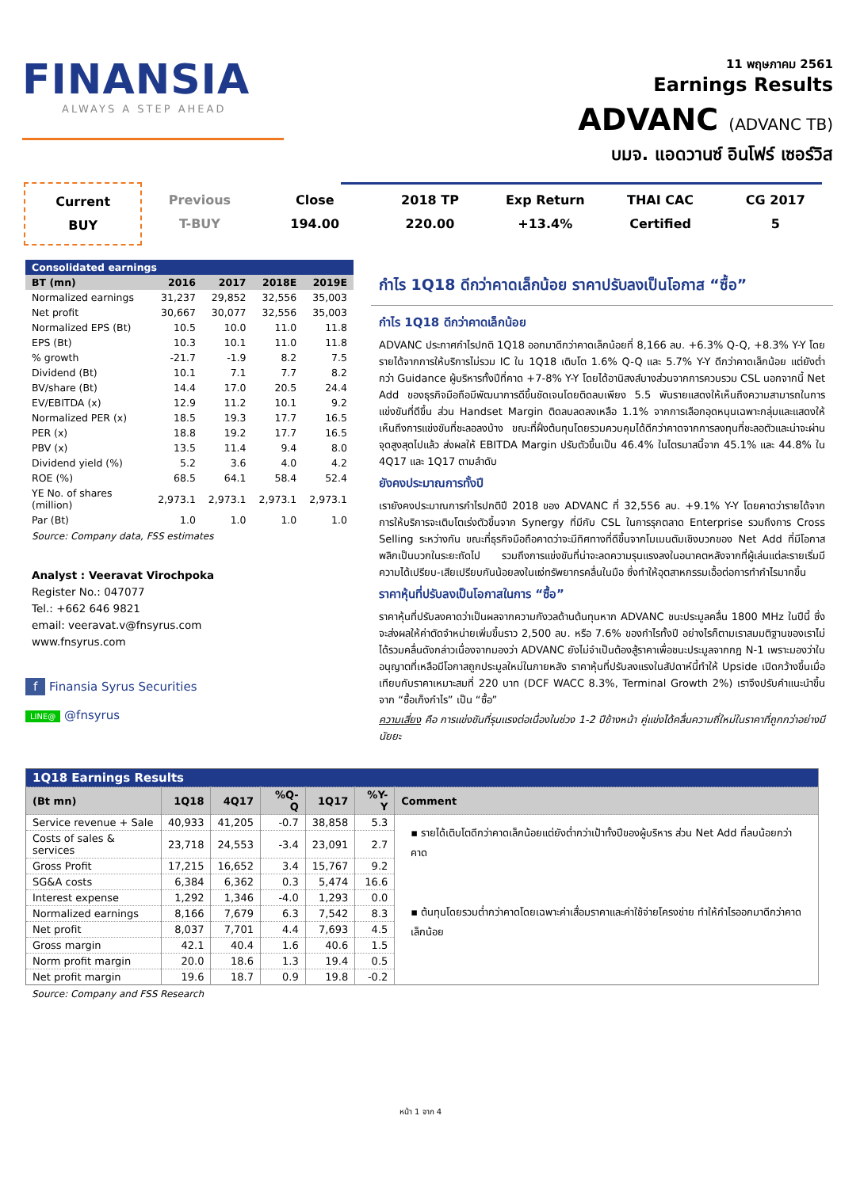FINANSIA
ALWAYS A STEP AHEAD
11 พฤษภาคม 2561
Earnings Results
ADVANC (ADVANC TB)
บมจ. แอดวานซ์ อินโฟร์ เซอร์วิส
Current
BUY
Previous
T-BUY
Close
194.00
2018 TP
220.00
Exp Return
+13.4%
THAI CAC
Certified
CG 2017
5
| Consolidated earnings | | | | |
| --- | --- | --- | --- | --- |
| BT (mn) | 2016 | 2017 | 2018E | 2019E |
| Normalized earnings | 31,237 | 29,852 | 32,556 | 35,003 |
| Net profit | 30,667 | 30,077 | 32,556 | 35,003 |
| Normalized EPS (Bt) | 10.5 | 10.0 | 11.0 | 11.8 |
| EPS (Bt) | 10.3 | 10.1 | 11.0 | 11.8 |
| % growth | -21.7 | -1.9 | 8.2 | 7.5 |
| Dividend (Bt) | 10.1 | 7.1 | 7.7 | 8.2 |
| BV/share (Bt) | 14.4 | 17.0 | 20.5 | 24.4 |
| EV/EBITDA (x) | 12.9 | 11.2 | 10.1 | 9.2 |
| Normalized PER (x) | 18.5 | 19.3 | 17.7 | 16.5 |
| PER (x) | 18.8 | 19.2 | 17.7 | 16.5 |
| PBV (x) | 13.5 | 11.4 | 9.4 | 8.0 |
| Dividend yield (%) | 5.2 | 3.6 | 4.0 | 4.2 |
| ROE (%) | 68.5 | 64.1 | 58.4 | 52.4 |
| YE No. of shares (million) | 2,973.1 | 2,973.1 | 2,973.1 | 2,973.1 |
| Par (Bt) | 1.0 | 1.0 | 1.0 | 1.0 |
Source: Company data, FSS estimates
Analyst : Veeravat Virochpoka
Register No.: 047077
Tel.: +662 646 9821
email: veeravat.v@fnsyrus.com
www.fnsyrus.com
f Finansia Syrus Securities
LINE@ @fnsyrus
กำไร 1Q18 ดีกว่าคาดเล็กน้อย ราคาปรับลงเป็นโอกาส “ซื้อ”
กำไร 1Q18 ดีกว่าคาดเล็กน้อย
ADVANC ประกาศกำไรปกติ 1Q18 ออกมาดีกว่าคาดเล็กน้อยที่ 8,166 ลบ. +6.3% Q-Q, +8.3% Y-Y โดยรายได้จากการให้บริการไม่รวม IC ใน 1Q18 เติบโต 1.6% Q-Q และ 5.7% Y-Y ดีกว่าคาดเล็กน้อย แต่ยังต่ำกว่า Guidance ผู้บริหารทั้งปีที่คาด +7-8% Y-Y โดยได้อานิสงส์บางส่วนจากการควบรวม CSL นอกจากนี้ Net Add ของธุรกิจมือถือมีพัฒนาการดีขึ้นชัดเจนโดยติดลบเพียง 5.5 พันรายแสดงให้เห็นถึงความสามารถในการแข่งขันที่ดีขึ้น ส่วน Handset Margin ติดลบลดลงเหลือ 1.1% จากการเลือกอุดหนุนเฉพาะกลุ่มและแสดงให้เห็นถึงการแข่งขันที่ชะลอลงบ้าง ขณะที่ฝั่งต้นทุนโดยรวมควบคุมได้ดีกว่าคาดจากการลงทุนที่ชะลอตัวและน่าจะผ่านจุดสูงสุดไปแล้ว ส่งผลให้ EBITDA Margin ปรับตัวขึ้นเป็น 46.4% ในไตรมาสนี้จาก 45.1% และ 44.8% ใน 4Q17 และ 1Q17 ตามลำดับ
ยังคงประมาณการทั้งปี
เรายังคงประมาณการกำไรปกติปี 2018 ของ ADVANC ที่ 32,556 ลบ. +9.1% Y-Y โดยคาดว่ารายได้จากการให้บริการจะเติบโตเร่งตัวขึ้นจาก Synergy ที่มีกับ CSL ในการรุกตลาด Enterprise รวมถึงการ Cross Selling ระหว่างกัน ขณะที่ธุรกิจมือถือคาดว่าจะมีทิศทางที่ดีขึ้นจากโมเมนตัมเชิงบวกของ Net Add ที่มีโอกาสพลิกเป็นบวกในระยะถัดไป รวมถึงการแข่งขันที่น่าจะลดความรุนแรงลงในอนาคตหลังจากที่ผู้เล่นแต่ละรายเริ่มมีความได้เปรียบ-เสียเปรียบกันน้อยลงในแง่ทรัพยากรคลื่นในมือ ซึ่งทำให้อุตสาหกรรมเอื้อต่อการทำกำไรมากขึ้น
ราคาหุ้นที่ปรับลงเป็นโอกาสในการ “ซื้อ”
ราคาหุ้นที่ปรับลงคาดว่าเป็นผลจากความกังวลด้านต้นทุนหาก ADVANC ชนะประมูลคลื่น 1800 MHz ในปีนี้ ซึ่งจะส่งผลให้ค่าตัดจำหน่ายเพิ่มขึ้นราว 2,500 ลบ. หรือ 7.6% ของกำไรทั้งปี อย่างไรก็ตามเราสมมติฐานของเราไม่ได้รวมคลื่นดังกล่าวเนื่องจากมองว่า ADVANC ยังไม่จำเป็นต้องสู้ราคาเพื่อชนะประมูลจากกฎ N-1 เพราะมองว่าใบอนุญาตที่เหลือมีโอกาสถูกประมูลใหม่ในภายหลัง ราคาหุ้นที่ปรับลงแรงในสัปดาห์นี้ทำให้ Upside เปิดกว้างขึ้นเมื่อเทียบกับราคาเหมาะสมที่ 220 บาท (DCF WACC 8.3%, Terminal Growth 2%) เราจึงปรับคำแนะนำขึ้นจาก “ซื้อเก็งกำไร” เป็น “ซื้อ”
ความเสี่ยง คือ การแข่งขันที่รุนแรงต่อเนื่องในช่วง 1-2 ปีข้างหน้า คู่แข่งได้คลื่นความถี่ใหม่ในราคาที่ถูกกว่าอย่างมีนัยยะ
| 1Q18 Earnings Results | | | | | | |
| --- | --- | --- | --- | --- | --- | --- |
| (Bt mn) | 1Q18 | 4Q17 | %Q-Q | 1Q17 | %Y-Y | Comment |
| Service revenue + Sale | 40,933 | 41,205 | -0.7 | 38,858 | 5.3 | ▪ รายได้เติบโตดีกว่าคาดเล็กน้อยแต่ยังต่ำกว่าเป้าทั้งปีของผู้บริหาร ส่วน Net Add ที่ลบน้อยกว่าคาด ▪ ต้นทุนโดยรวมต่ำกว่าคาดโดยเฉพาะค่าเสื่อมราคาและค่าใช้จ่ายโครงข่าย ทำให้กำไรออกมาดีกว่าคาดเล็กน้อย |
| Costs of sales & services | 23,718 | 24,553 | -3.4 | 23,091 | 2.7 | |
| Gross Profit | 17,215 | 16,652 | 3.4 | 15,767 | 9.2 | |
| SG&A costs | 6,384 | 6,362 | 0.3 | 5,474 | 16.6 | |
| Interest expense | 1,292 | 1,346 | -4.0 | 1,293 | 0.0 | |
| Normalized earnings | 8,166 | 7,679 | 6.3 | 7,542 | 8.3 | |
| Net profit | 8,037 | 7,701 | 4.4 | 7,693 | 4.5 | |
| Gross margin | 42.1 | 40.4 | 1.6 | 40.6 | 1.5 | |
| Norm profit margin | 20.0 | 18.6 | 1.3 | 19.4 | 0.5 | |
| Net profit margin | 19.6 | 18.7 | 0.9 | 19.8 | -0.2 | |
Source: Company and FSS Research
หน้า 1 จาก 4